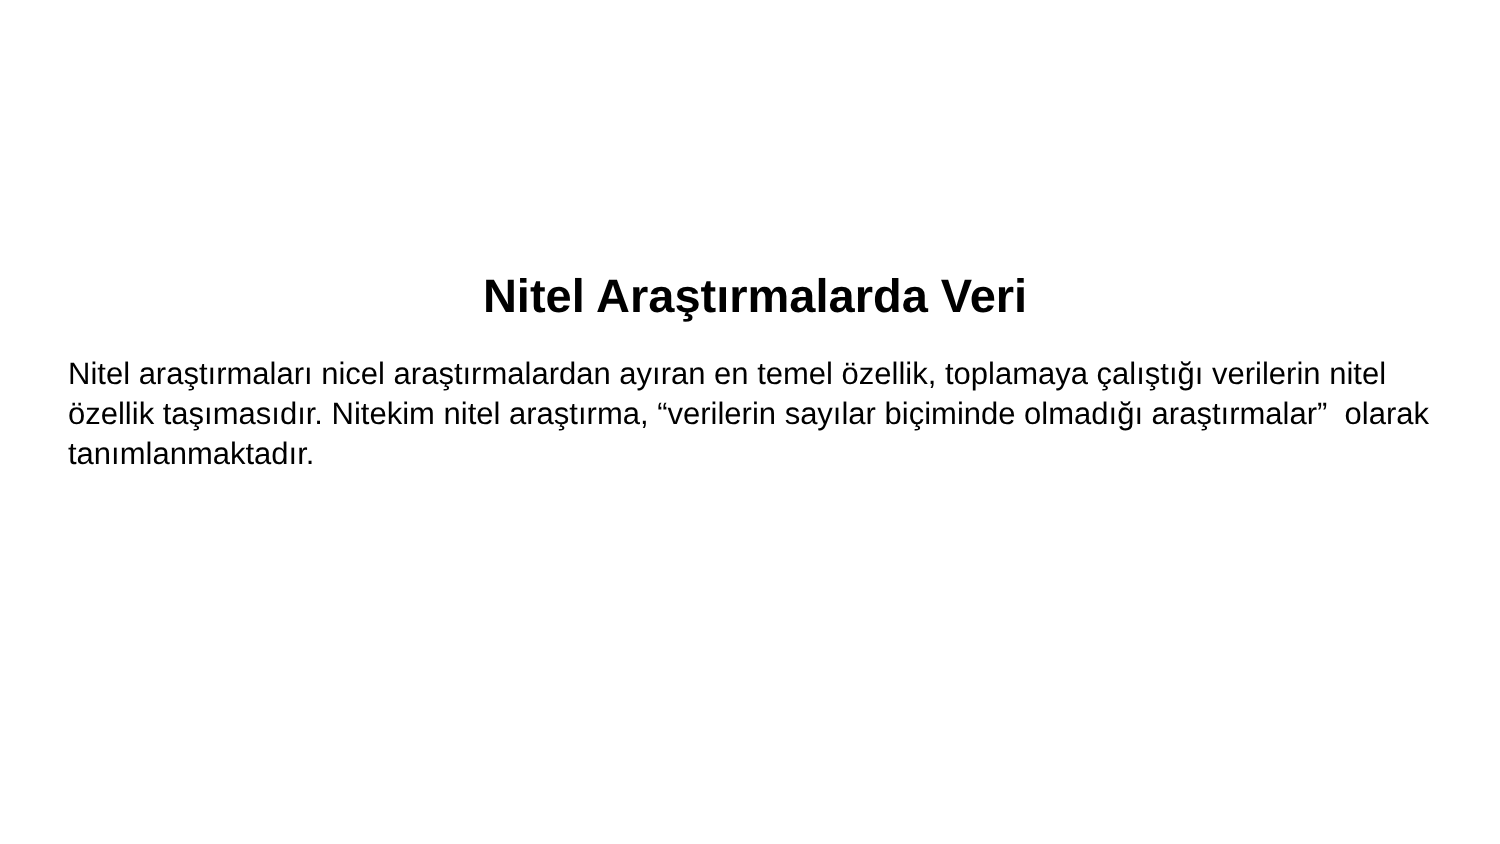Nitel Araştırmalarda Veri
Nitel araştırmaları nicel araştırmalardan ayıran en temel özellik, toplamaya çalıştığı verilerin nitel özellik taşımasıdır. Nitekim nitel araştırma, “verilerin sayılar biçiminde olmadığı araştırmalar” olarak tanımlanmaktadır.